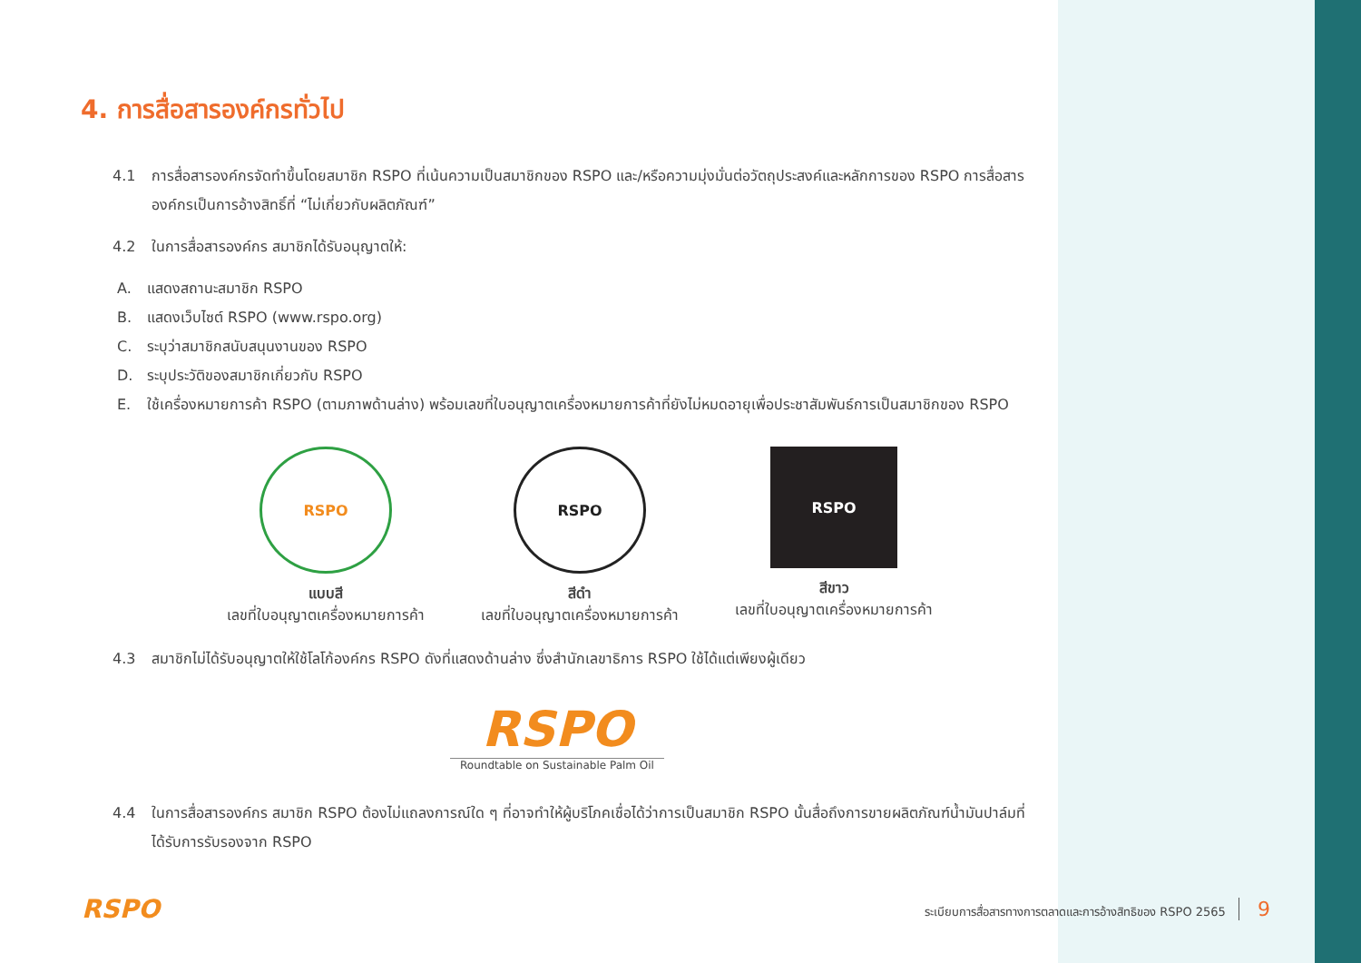4. การสื่อสารองค์กรทั่วไป
4.1 การสื่อสารองค์กรจัดทำขึ้นโดยสมาชิก RSPO ที่เน้นความเป็นสมาชิกของ RSPO และ/หรือความมุ่งมั่นต่อวัตถุประสงค์และหลักการของ RSPO การสื่อสารองค์กรเป็นการอ้างสิทธิ์ที่ “ไม่เกี่ยวกับผลิตภัณฑ์”
4.2 ในการสื่อสารองค์กร สมาชิกได้รับอนุญาตให้:
A. แสดงสถานะสมาชิก RSPO
B. แสดงเว็บไซต์ RSPO (www.rspo.org)
C. ระบุว่าสมาชิกสนับสนุนงานของ RSPO
D. ระบุประวัติของสมาชิกเกี่ยวกับ RSPO
E. ใช้เครื่องหมายการค้า RSPO (ตามภาพด้านล่าง) พร้อมเลขที่ใบอนุญาตเครื่องหมายการค้าที่ยังไม่หมดอายุเพื่อประชาสัมพันธ์การเป็นสมาชิกของ RSPO
RSPO
แบบสี
เลขที่ใบอนุญาตเครื่องหมายการค้า
RSPO
สีดำ
เลขที่ใบอนุญาตเครื่องหมายการค้า
RSPO
สีขาว
เลขที่ใบอนุญาตเครื่องหมายการค้า
4.3 สมาชิกไม่ได้รับอนุญาตให้ใช้โลโก้องค์กร RSPO ดังที่แสดงด้านล่าง ซึ่งสำนักเลขาธิการ RSPO ใช้ได้แต่เพียงผู้เดียว
RSPO
Roundtable on Sustainable Palm Oil
4.4 ในการสื่อสารองค์กร สมาชิก RSPO ต้องไม่แถลงการณ์ใด ๆ ที่อาจทำให้ผู้บริโภคเชื่อได้ว่าการเป็นสมาชิก RSPO นั้นสื่อถึงการขายผลิตภัณฑ์น้ำมันปาล์มที่ได้รับการรับรองจาก RSPO
RSPO ระเบียบการสื่อสารทางการตลาดและการอ้างสิทธิของ RSPO 2565 9